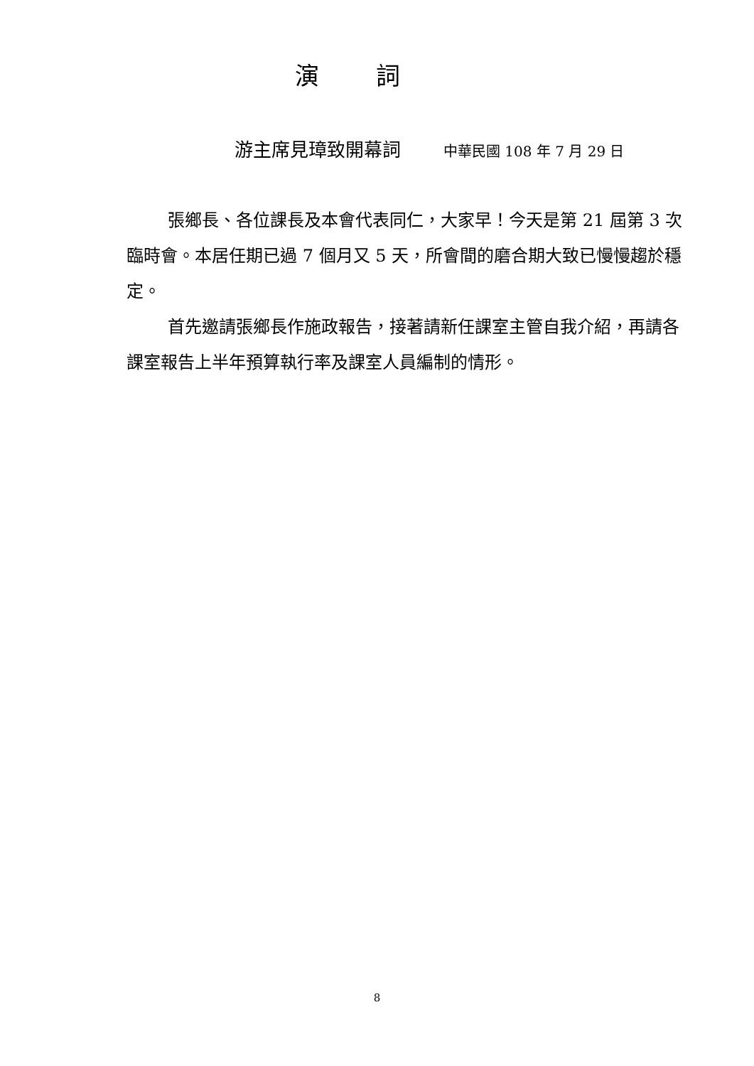演詞
游主席見璋致開幕詞 中華民國 108 年 7 月 29 日
張鄉長、各位課長及本會代表同仁，大家早！今天是第 21 屆第 3 次臨時會。本居任期已過 7 個月又 5 天，所會間的磨合期大致已慢慢趨於穩定。
首先邀請張鄉長作施政報告，接著請新任課室主管自我介紹，再請各課室報告上半年預算執行率及課室人員編制的情形。
8